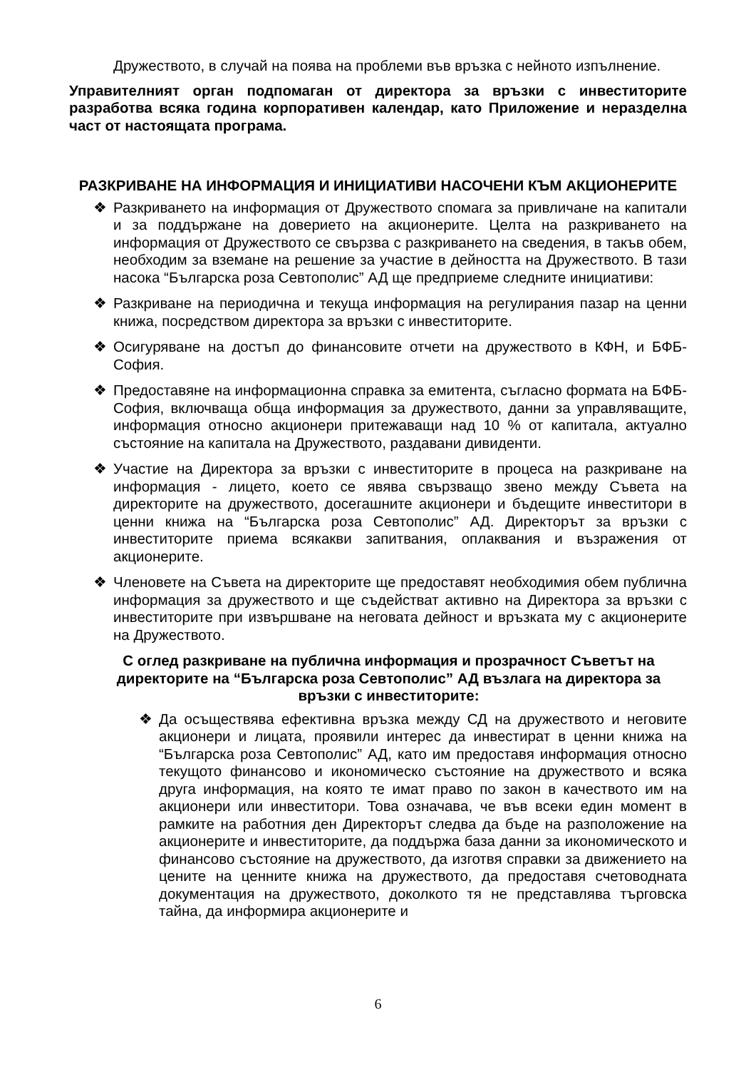Дружеството, в случай на поява на проблеми във връзка с нейното изпълнение.
Управителният орган подпомаган от директора за връзки с инвеститорите разработва всяка година корпоративен календар, като Приложение и неразделна част от настоящата програма.
РАЗКРИВАНЕ НА ИНФОРМАЦИЯ И ИНИЦИАТИВИ НАСОЧЕНИ КЪМ АКЦИОНЕРИТЕ
❖ Разкриването на информация от Дружеството спомага за привличане на капитали и за поддържане на доверието на акционерите. Целта на разкриването на информация от Дружеството се свързва с разкриването на сведения, в такъв обем, необходим за вземане на решение за участие в дейността на Дружеството. В тази насока “Българска роза Севтополис” АД ще предприеме следните инициативи:
❖ Разкриване на периодична и текуща информация на регулирания пазар на ценни книжа, посредством директора за връзки с инвеститорите.
❖ Осигуряване на достъп до финансовите отчети на дружеството в КФН, и БФБ-София.
❖ Предоставяне на информационна справка за емитента, съгласно формата на БФБ-София, включваща обща информация за дружеството, данни за управляващите, информация относно акционери притежаващи над 10 % от капитала, актуално състояние на капитала на Дружеството, раздавани дивиденти.
❖ Участие на Директора за връзки с инвеститорите в процеса на разкриване на информация - лицето, което се явява свързващо звено между Съвета на директорите на дружеството, досегашните акционери и бъдещите инвеститори в ценни книжа на “Българска роза Севтополис” АД. Директорът за връзки с инвеститорите приема всякакви запитвания, оплаквания и възражения от акционерите.
❖ Членовете на Съвета на директорите ще предоставят необходимия обем публична информация за дружеството и ще съдействат активно на Директора за връзки с инвеститорите при извършване на неговата дейност и връзката му с акционерите на Дружеството.
С оглед разкриване на публична информация и прозрачност Съветът на директорите на “Българска роза Севтополис” АД възлага на директора за връзки с инвеститорите:
❖ Да осъществява ефективна връзка между СД на дружеството и неговите акционери и лицата, проявили интерес да инвестират в ценни книжа на “Българска роза Севтополис” АД, като им предоставя информация относно текущото финансово и икономическо състояние на дружеството и всяка друга информация, на която те имат право по закон в качеството им на акционери или инвеститори. Това означава, че във всеки един момент в рамките на работния ден Директорът следва да бъде на разположение на акционерите и инвеститорите, да поддържа база данни за икономическото и финансово състояние на дружеството, да изготвя справки за движението на цените на ценните книжа на дружеството, да предоставя счетоводната документация на дружеството, доколкото тя не представлява търговска тайна, да информира акционерите и
6